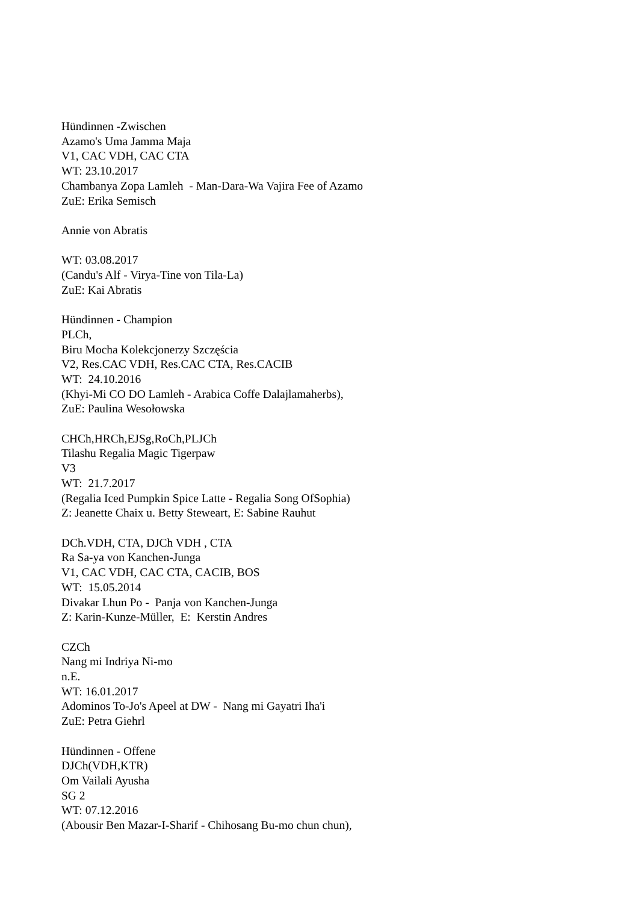Hündinnen -Zwischen
Azamo's Uma Jamma Maja
V1, CAC VDH, CAC CTA
WT: 23.10.2017
Chambanya Zopa Lamleh - Man-Dara-Wa Vajira Fee of Azamo
ZuE: Erika Semisch
Annie von Abratis
WT: 03.08.2017
(Candu's Alf - Virya-Tine von Tila-La)
ZuE: Kai Abratis
Hündinnen - Champion
PLCh,
Biru Mocha Kolekcjonerzy Szczęścia
V2, Res.CAC VDH, Res.CAC CTA, Res.CACIB
WT: 24.10.2016
(Khyi-Mi CO DO Lamleh - Arabica Coffe Dalajlamaherbs),
ZuE: Paulina Wesołowska
CHCh,HRCh,EJSg,RoCh,PLJCh
Tilashu Regalia Magic Tigerpaw
V3
WT: 21.7.2017
(Regalia Iced Pumpkin Spice Latte - Regalia Song OfSophia)
Z: Jeanette Chaix u. Betty Steweart, E: Sabine Rauhut
DCh.VDH, CTA, DJCh VDH , CTA
Ra Sa-ya von Kanchen-Junga
V1, CAC VDH, CAC CTA, CACIB, BOS
WT: 15.05.2014
Divakar Lhun Po - Panja von Kanchen-Junga
Z: Karin-Kunze-Müller, E: Kerstin Andres
CZCh
Nang mi Indriya Ni-mo
n.E.
WT: 16.01.2017
Adominos To-Jo's Apeel at DW - Nang mi Gayatri Iha'i
ZuE: Petra Giehrl
Hündinnen - Offene
DJCh(VDH,KTR)
Om Vailali Ayusha
SG 2
WT: 07.12.2016
(Abousir Ben Mazar-I-Sharif - Chihosang Bu-mo chun chun),